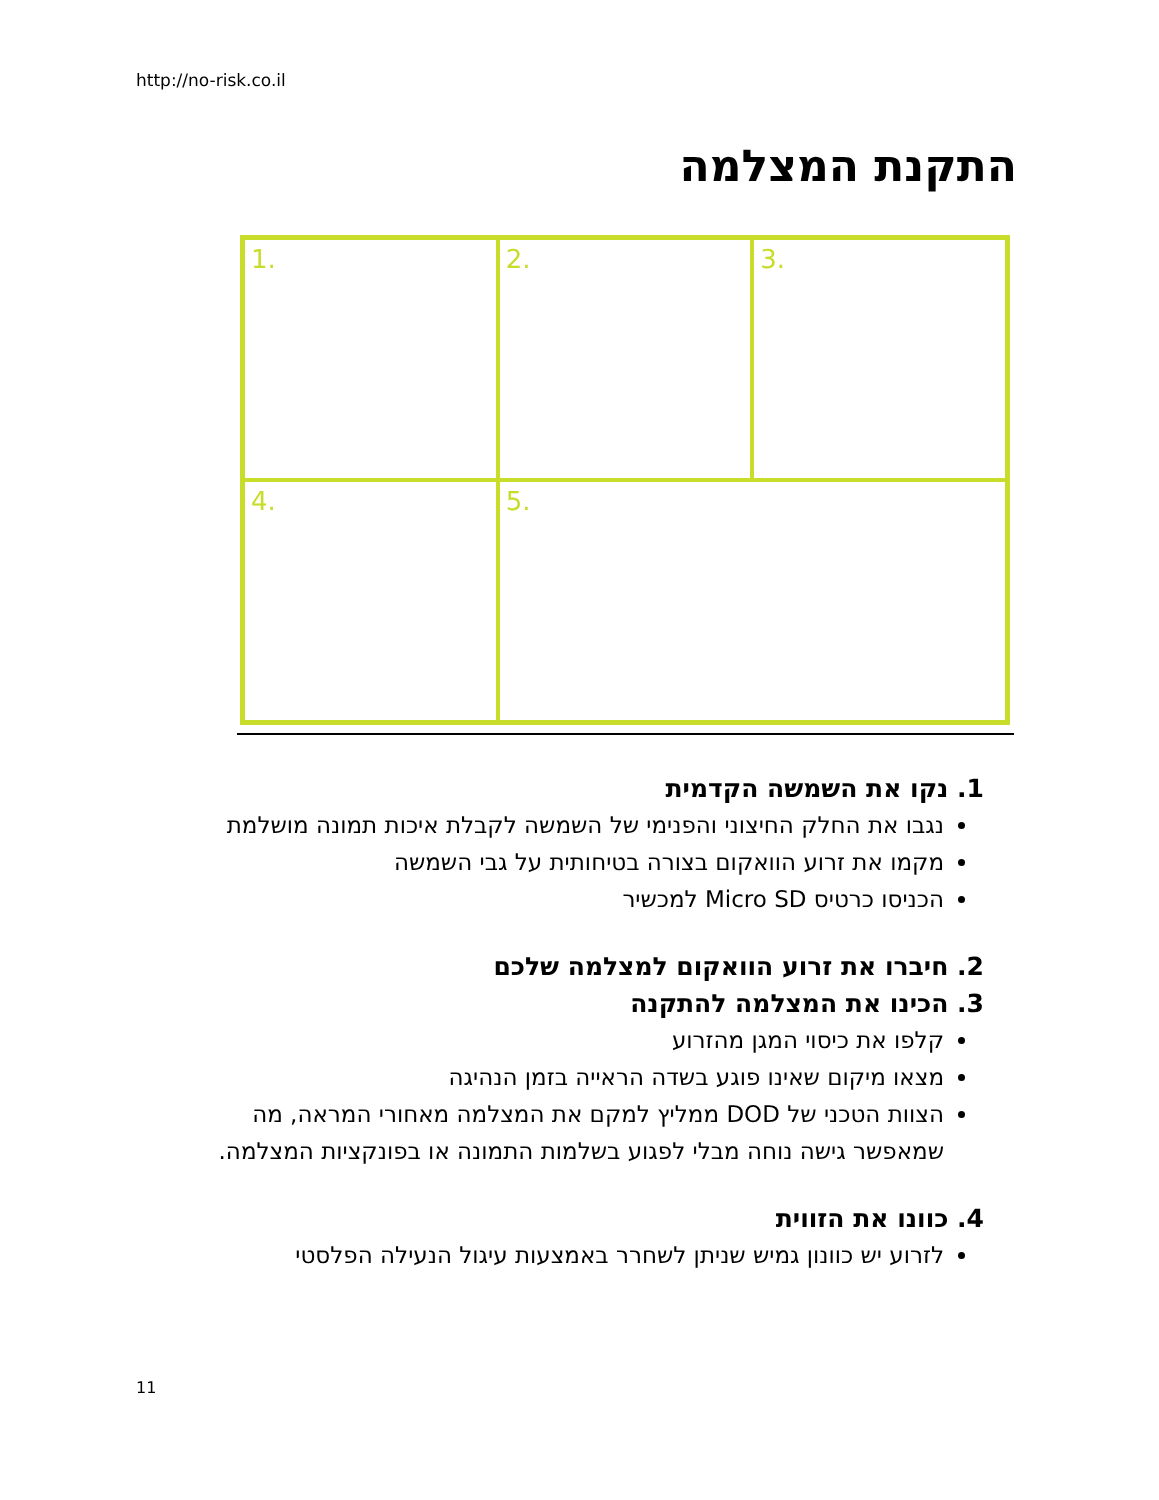http://no-risk.co.il
התקנת המצלמה
1.
2.
3.
4.
5.
1. נקו את השמשה הקדמית
נגבו את החלק החיצוני והפנימי של השמשה לקבלת איכות תמונה מושלמת
מקמו את זרוע הוואקום בצורה בטיחותית על גבי השמשה
הכניסו כרטיס Micro SD למכשיר
2. חיברו את זרוע הוואקום למצלמה שלכם
3. הכינו את המצלמה להתקנה
קלפו את כיסוי המגן מהזרוע
מצאו מיקום שאינו פוגע בשדה הראייה בזמן הנהיגה
הצוות הטכני של DOD ממליץ למקם את המצלמה מאחורי המראה, מה שמאפשר גישה נוחה מבלי לפגוע בשלמות התמונה או בפונקציות המצלמה.
4. כוונו את הזווית
לזרוע יש כוונון גמיש שניתן לשחרר באמצעות עיגול הנעילה הפלסטי
11